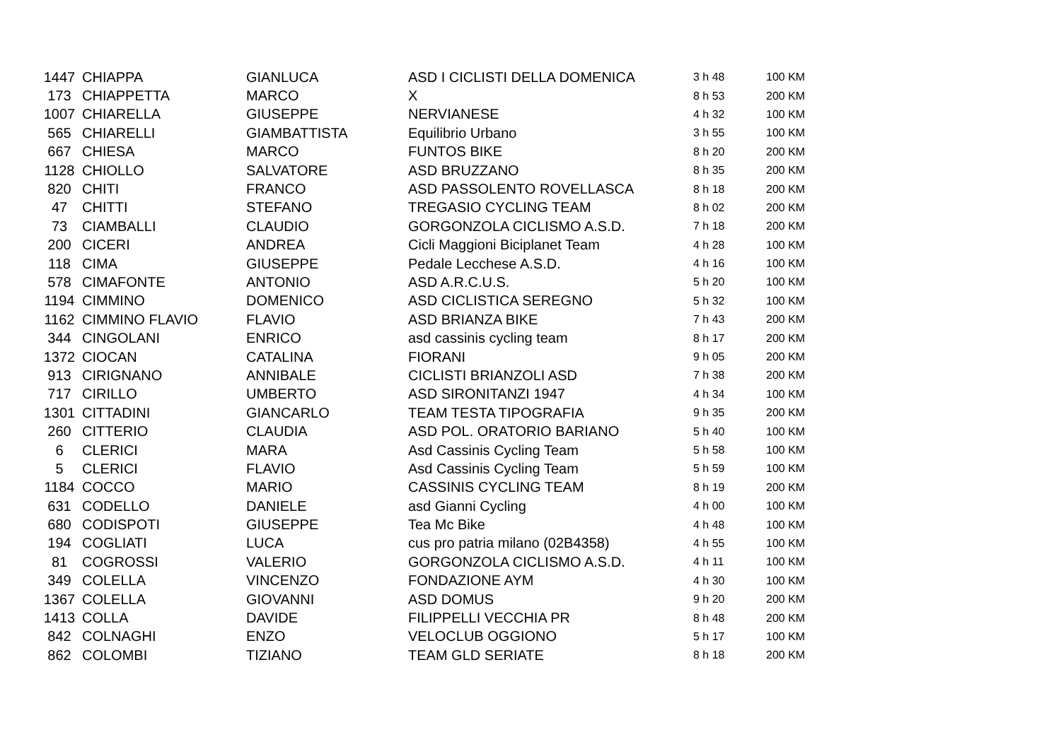| 1447 | CHIAPPA | GIANLUCA | ASD I CICLISTI DELLA DOMENICA | 3 h 48 | 100 KM |
| 173 | CHIAPPETTA | MARCO | X | 8 h 53 | 200 KM |
| 1007 | CHIARELLA | GIUSEPPE | NERVIANESE | 4 h 32 | 100 KM |
| 565 | CHIARELLI | GIAMBATTISTA | Equilibrio Urbano | 3 h 55 | 100 KM |
| 667 | CHIESA | MARCO | FUNTOS BIKE | 8 h 20 | 200 KM |
| 1128 | CHIOLLO | SALVATORE | ASD BRUZZANO | 8 h 35 | 200 KM |
| 820 | CHITI | FRANCO | ASD PASSOLENTO ROVELLASCA | 8 h 18 | 200 KM |
| 47 | CHITTI | STEFANO | TREGASIO CYCLING TEAM | 8 h 02 | 200 KM |
| 73 | CIAMBALLI | CLAUDIO | GORGONZOLA CICLISMO A.S.D. | 7 h 18 | 200 KM |
| 200 | CICERI | ANDREA | Cicli Maggioni Biciplanet Team | 4 h 28 | 100 KM |
| 118 | CIMA | GIUSEPPE | Pedale Lecchese A.S.D. | 4 h 16 | 100 KM |
| 578 | CIMAFONTE | ANTONIO | ASD A.R.C.U.S. | 5 h 20 | 100 KM |
| 1194 | CIMMINO | DOMENICO | ASD CICLISTICA SEREGNO | 5 h 32 | 100 KM |
| 1162 | CIMMINO FLAVIO | FLAVIO | ASD BRIANZA BIKE | 7 h 43 | 200 KM |
| 344 | CINGOLANI | ENRICO | asd cassinis cycling team | 8 h 17 | 200 KM |
| 1372 | CIOCAN | CATALINA | FIORANI | 9 h 05 | 200 KM |
| 913 | CIRIGNANO | ANNIBALE | CICLISTI BRIANZOLI ASD | 7 h 38 | 200 KM |
| 717 | CIRILLO | UMBERTO | ASD SIRONITANZI 1947 | 4 h 34 | 100 KM |
| 1301 | CITTADINI | GIANCARLO | TEAM TESTA TIPOGRAFIA | 9 h 35 | 200 KM |
| 260 | CITTERIO | CLAUDIA | ASD POL. ORATORIO BARIANO | 5 h 40 | 100 KM |
| 6 | CLERICI | MARA | Asd Cassinis Cycling Team | 5 h 58 | 100 KM |
| 5 | CLERICI | FLAVIO | Asd Cassinis Cycling Team | 5 h 59 | 100 KM |
| 1184 | COCCO | MARIO | CASSINIS CYCLING TEAM | 8 h 19 | 200 KM |
| 631 | CODELLO | DANIELE | asd Gianni Cycling | 4 h 00 | 100 KM |
| 680 | CODISPOTI | GIUSEPPE | Tea Mc Bike | 4 h 48 | 100 KM |
| 194 | COGLIATI | LUCA | cus pro patria milano (02B4358) | 4 h 55 | 100 KM |
| 81 | COGROSSI | VALERIO | GORGONZOLA CICLISMO A.S.D. | 4 h 11 | 100 KM |
| 349 | COLELLA | VINCENZO | FONDAZIONE AYM | 4 h 30 | 100 KM |
| 1367 | COLELLA | GIOVANNI | ASD DOMUS | 9 h 20 | 200 KM |
| 1413 | COLLA | DAVIDE | FILIPPELLI VECCHIA PR | 8 h 48 | 200 KM |
| 842 | COLNAGHI | ENZO | VELOCLUB OGGIONO | 5 h 17 | 100 KM |
| 862 | COLOMBI | TIZIANO | TEAM GLD SERIATE | 8 h 18 | 200 KM |